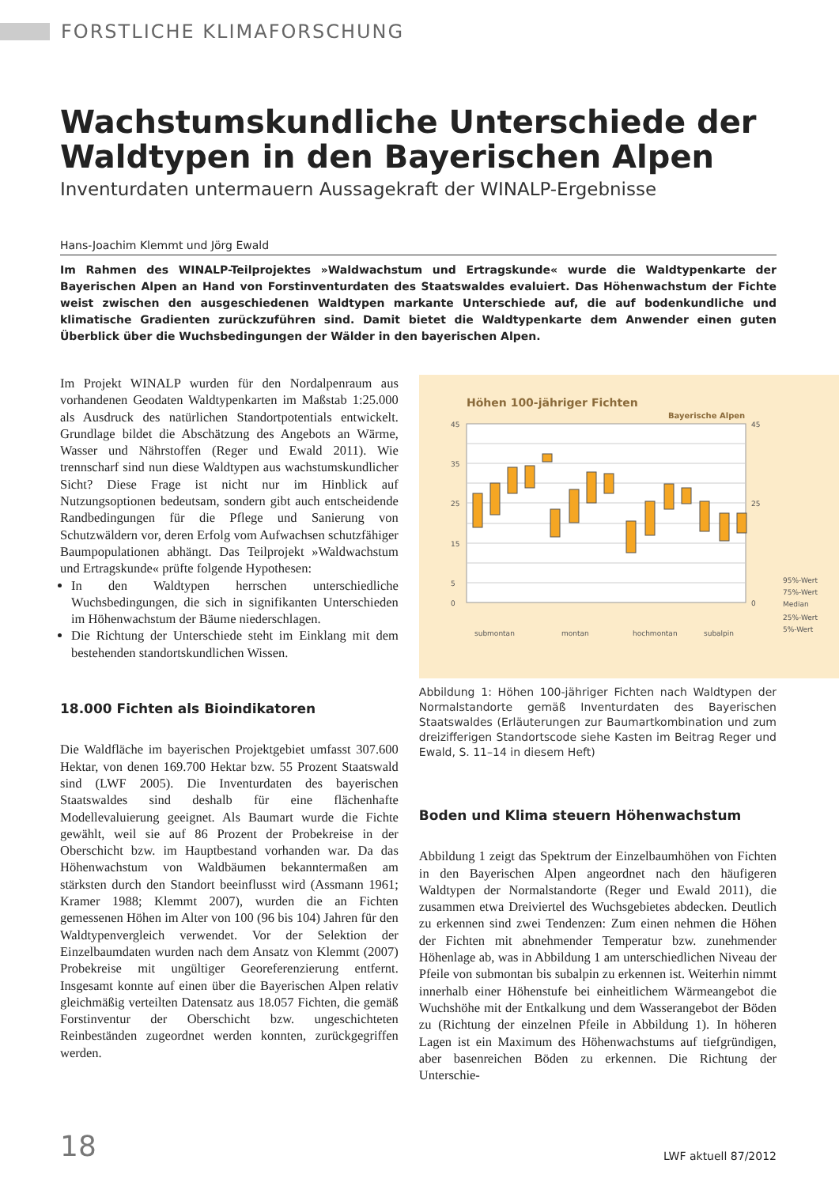FORSTLICHE KLIMAFORSCHUNG
Wachstumskundliche Unterschiede der Waldtypen in den Bayerischen Alpen
Inventurdaten untermauern Aussagekraft der WINALP-Ergebnisse
Hans-Joachim Klemmt und Jörg Ewald
Im Rahmen des WINALP-Teilprojektes »Waldwachstum und Ertragskunde« wurde die Waldtypenkarte der Bayerischen Alpen an Hand von Forstinventurdaten des Staatswaldes evaluiert. Das Höhenwachstum der Fichte weist zwischen den ausgeschiedenen Waldtypen markante Unterschiede auf, die auf bodenkundliche und klimatische Gradienten zurückzuführen sind. Damit bietet die Waldtypenkarte dem Anwender einen guten Überblick über die Wuchsbedingungen der Wälder in den bayerischen Alpen.
Im Projekt WINALP wurden für den Nordalpenraum aus vorhandenen Geodaten Waldtypenkarten im Maßstab 1:25.000 als Ausdruck des natürlichen Standortpotentials entwickelt. Grundlage bildet die Abschätzung des Angebots an Wärme, Wasser und Nährstoffen (Reger und Ewald 2011). Wie trennscharf sind nun diese Waldtypen aus wachstumskundlicher Sicht? Diese Frage ist nicht nur im Hinblick auf Nutzungsoptionen bedeutsam, sondern gibt auch entscheidende Randbedingungen für die Pflege und Sanierung von Schutzwäldern vor, deren Erfolg vom Aufwachsen schutzfähiger Baumpopulationen abhängt. Das Teilprojekt »Waldwachstum und Ertragskunde« prüfte folgende Hypothesen:
In den Waldtypen herrschen unterschiedliche Wuchsbedingungen, die sich in signifikanten Unterschieden im Höhenwachstum der Bäume niederschlagen.
Die Richtung der Unterschiede steht im Einklang mit dem bestehenden standortskundlichen Wissen.
18.000 Fichten als Bioindikatoren
Die Waldfläche im bayerischen Projektgebiet umfasst 307.600 Hektar, von denen 169.700 Hektar bzw. 55 Prozent Staatswald sind (LWF 2005). Die Inventurdaten des bayerischen Staatswaldes sind deshalb für eine flächenhafte Modellevaluierung geeignet. Als Baumart wurde die Fichte gewählt, weil sie auf 86 Prozent der Probekreise in der Oberschicht bzw. im Hauptbestand vorhanden war. Da das Höhenwachstum von Waldbäumen bekanntermaßen am stärksten durch den Standort beeinflusst wird (Assmann 1961; Kramer 1988; Klemmt 2007), wurden die an Fichten gemessenen Höhen im Alter von 100 (96 bis 104) Jahren für den Waldtypenvergleich verwendet. Vor der Selektion der Einzelbaumdaten wurden nach dem Ansatz von Klemmt (2007) Probekreise mit ungültiger Georeferenzierung entfernt. Insgesamt konnte auf einen über die Bayerischen Alpen relativ gleichmäßig verteilten Datensatz aus 18.057 Fichten, die gemäß Forstinventur der Oberschicht bzw. ungeschichteten Reinbeständen zugeordnet werden konnten, zurückgegriffen werden.
Höhen 100-jähriger Fichten
Bayerische Alpen
45
35
25
15
5
0
45
25
0
submontan
montan
hochmontan
subalpin
95%-Wert
75%-Wert
Median
25%-Wert
5%-Wert
Abbildung 1: Höhen 100-jähriger Fichten nach Waldtypen der Normalstandorte gemäß Inventurdaten des Bayerischen Staatswaldes (Erläuterungen zur Baumartkombination und zum dreizifferigen Standortscode siehe Kasten im Beitrag Reger und Ewald, S. 11–14 in diesem Heft)
Boden und Klima steuern Höhenwachstum
Abbildung 1 zeigt das Spektrum der Einzelbaumhöhen von Fichten in den Bayerischen Alpen angeordnet nach den häufigeren Waldtypen der Normalstandorte (Reger und Ewald 2011), die zusammen etwa Dreiviertel des Wuchsgebietes abdecken. Deutlich zu erkennen sind zwei Tendenzen: Zum einen nehmen die Höhen der Fichten mit abnehmender Temperatur bzw. zunehmender Höhenlage ab, was in Abbildung 1 am unterschiedlichen Niveau der Pfeile von submontan bis subalpin zu erkennen ist. Weiterhin nimmt innerhalb einer Höhenstufe bei einheitlichem Wärmeangebot die Wuchshöhe mit der Entkalkung und dem Wasserangebot der Böden zu (Richtung der einzelnen Pfeile in Abbildung 1). In höheren Lagen ist ein Maximum des Höhenwachstums auf tiefgründigen, aber basenreichen Böden zu erkennen. Die Richtung der Unterschie-
18 LWF aktuell 87/2012